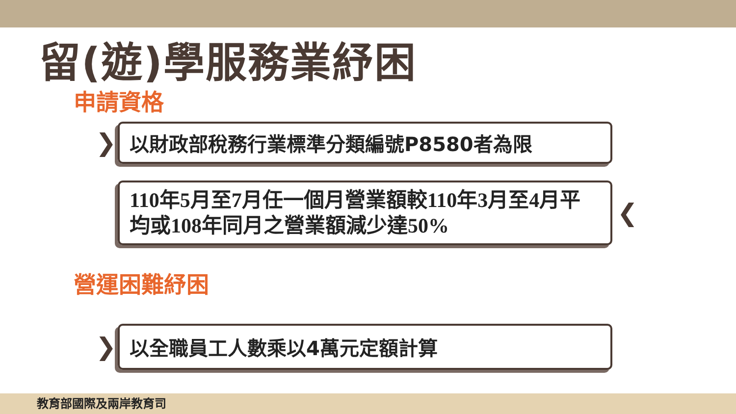留(遊)學服務業紓困
申請資格
❯
以財政部稅務行業標準分類編號P8580者為限
110年5月至7月任一個月營業額較110年3月至4月平均或108年同月之營業額減少達50%
❮
營運困難紓困
❯
以全職員工人數乘以4萬元定額計算
教育部國際及兩岸教育司